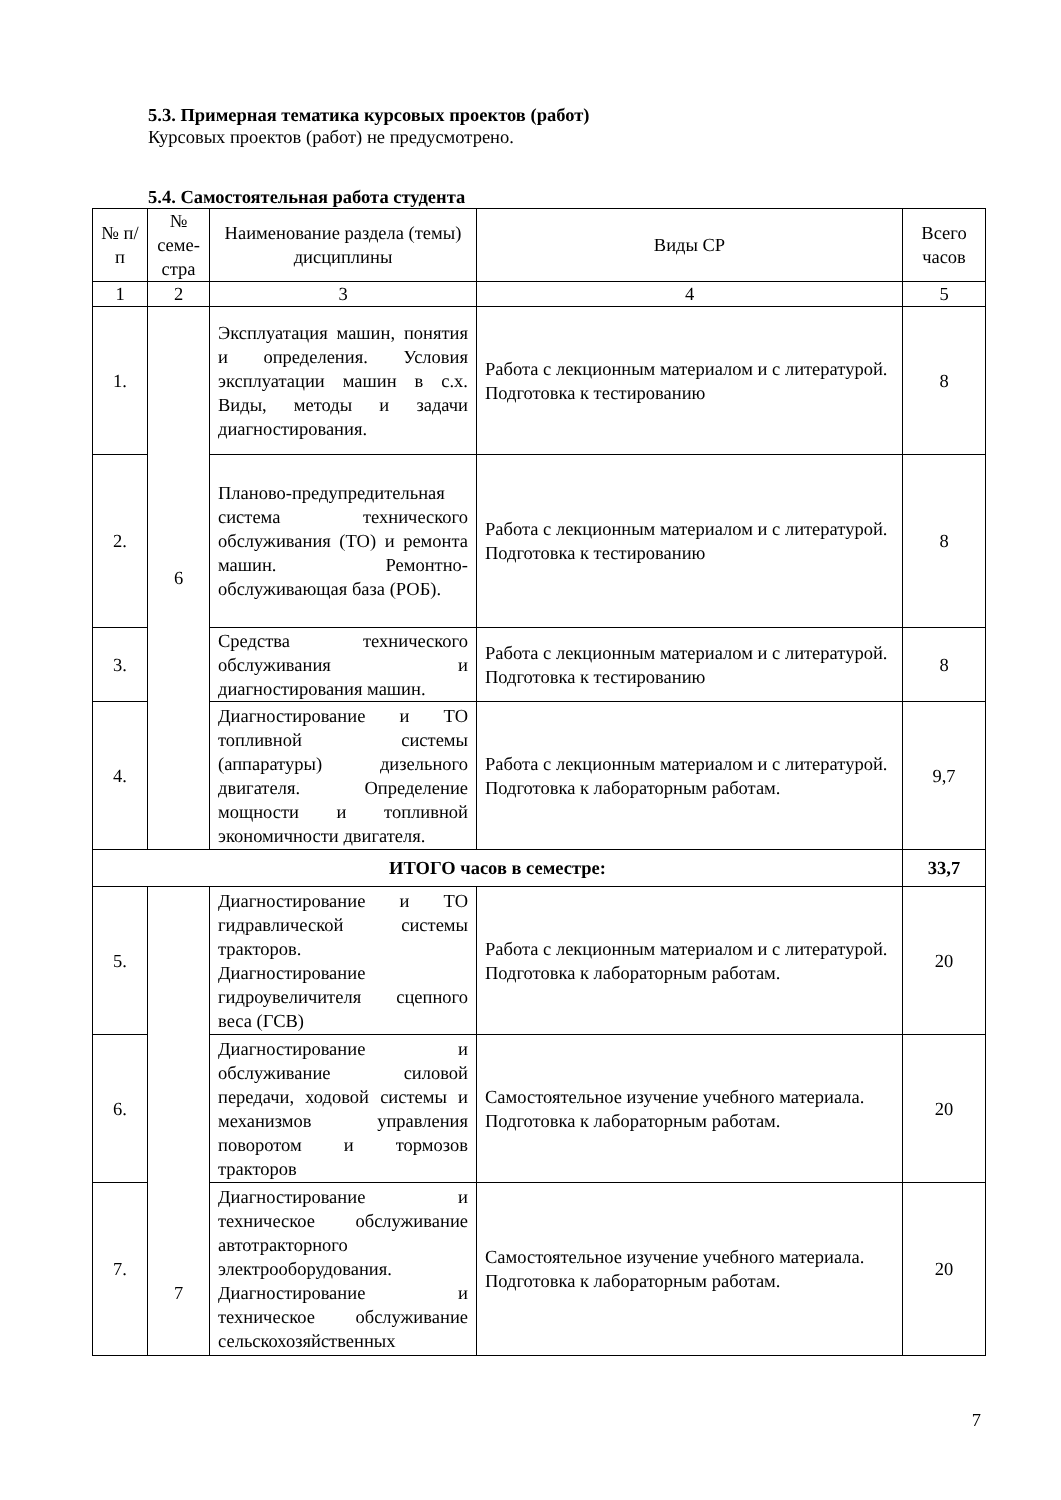5.3. Примерная тематика курсовых проектов (работ)
Курсовых проектов (работ) не предусмотрено.
5.4. Самостоятельная работа студента
| № п/п | № семе-стра | Наименование раздела (темы) дисциплины | Виды СР | Всего часов |
| --- | --- | --- | --- | --- |
| 1 | 2 | 3 | 4 | 5 |
| 1. | 6 | Эксплуатация машин, понятия и определения. Условия эксплуатации машин в с.х. Виды, методы и задачи диагностирования. | Работа с лекционным материалом и с литературой. Подготовка к тестированию | 8 |
| 2. | | Планово-предупредительная система технического обслуживания (ТО) и ремонта машин. Ремонтно-обслуживающая база (РОБ). | Работа с лекционным материалом и с литературой. Подготовка к тестированию | 8 |
| 3. | | Средства технического обслуживания и диагностирования машин. | Работа с лекционным материалом и с литературой. Подготовка к тестированию | 8 |
| 4. | | Диагностирование и ТО топливной системы (аппаратуры) дизельного двигателя. Определение мощности и топливной экономичности двигателя. | Работа с лекционным материалом и с литературой. Подготовка к лабораторным работам. | 9,7 |
| ИТОГО часов в семестре: | | | | 33,7 |
| 5. | 7 | Диагностирование и ТО гидравлической системы тракторов. Диагностирование гидроувеличителя сцепного веса (ГСВ) | Работа с лекционным материалом и с литературой. Подготовка к лабораторным работам. | 20 |
| 6. | | Диагностирование и обслуживание силовой передачи, ходовой системы и механизмов управления поворотом и тормозов тракторов | Самостоятельное изучение учебного материала. Подготовка к лабораторным работам. | 20 |
| 7. | | Диагностирование и техническое обслуживание автотракторного электрооборудования. Диагностирование и техническое обслуживание сельскохозяйственных | Самостоятельное изучение учебного материала. Подготовка к лабораторным работам. | 20 |
7